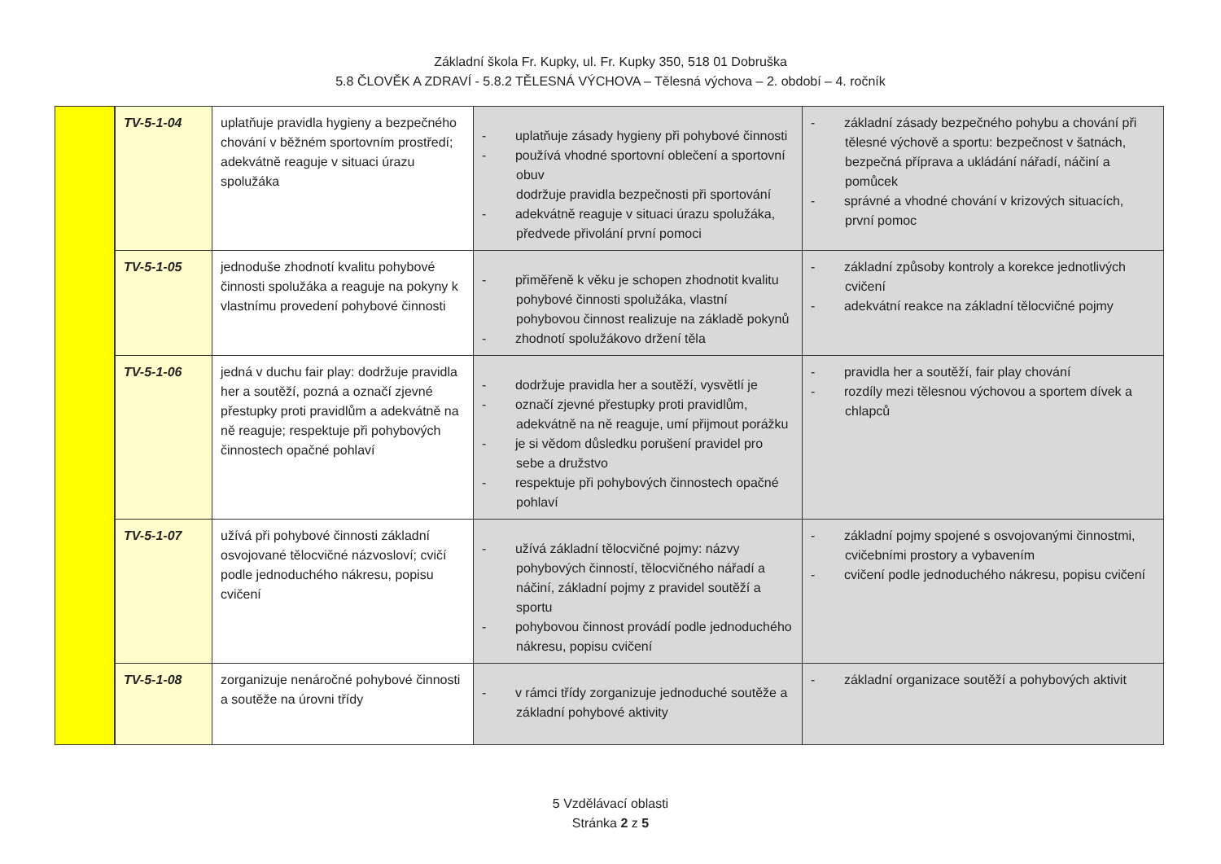Základní škola Fr. Kupky, ul. Fr. Kupky 350, 518 01 Dobruška
5.8 ČLOVĚK A ZDRAVÍ - 5.8.2 TĚLESNÁ VÝCHOVA – Tělesná výchova – 2. období – 4. ročník
| | TV-5-1-04 | uplatňuje pravidla hygieny a bezpečného chování v běžném sportovním prostředí; adekvátně reaguje v situaci úrazu spolužáka | - uplatňuje zásady hygieny při pohybové činnosti - používá vhodné sportovní oblečení a sportovní obuv dodržuje pravidla bezpečnosti při sportování - adekvátně reaguje v situaci úrazu spolužáka, předvede přivolání první pomoci | - základní zásady bezpečného pohybu a chování při tělesné výchově a sportu: bezpečnost v šatnách, bezpečná příprava a ukládání nářadí, náčiní a pomůcek - správné a vhodné chování v krizových situacích, první pomoc |
| | TV-5-1-05 | jednoduše zhodnotí kvalitu pohybové činnosti spolužáka a reaguje na pokyny k vlastnímu provedení pohybové činnosti | - přiměřeně k věku je schopen zhodnotit kvalitu pohybové činnosti spolužáka, vlastní pohybovou činnost realizuje na základě pokynů - zhodnotí spolužákovo držení těla | - základní způsoby kontroly a korekce jednotlivých cvičení - adekvátní reakce na základní tělocvičné pojmy |
| | TV-5-1-06 | jedná v duchu fair play: dodržuje pravidla her a soutěží, pozná a označí zjevné přestupky proti pravidlům a adekvátně na ně reaguje; respektuje při pohybových činnostech opačné pohlaví | - dodržuje pravidla her a soutěží, vysvětlí je - označí zjevné přestupky proti pravidlům, adekvátně na ně reaguje, umí přijmout porážku - je si vědom důsledku porušení pravidel pro sebe a družstvo - respektuje při pohybových činnostech opačné pohlaví | - pravidla her a soutěží, fair play chování - rozdíly mezi tělesnou výchovou a sportem dívek a chlapců |
| | TV-5-1-07 | užívá při pohybové činnosti základní osvojované tělocvičné názvosloví; cvičí podle jednoduchého nákresu, popisu cvičení | - užívá základní tělocvičné pojmy: názvy pohybových činností, tělocvičného nářadí a náčiní, základní pojmy z pravidel soutěží a sportu - pohybovou činnost provádí podle jednoduchého nákresu, popisu cvičení | - základní pojmy spojené s osvojovanými činnostmi, cvičebními prostory a vybavením - cvičení podle jednoduchého nákresu, popisu cvičení |
| | TV-5-1-08 | zorganizuje nenáročné pohybové činnosti a soutěže na úrovni třídy | - v rámci třídy zorganizuje jednoduché soutěže a základní pohybové aktivity | - základní organizace soutěží a pohybových aktivit |
5 Vzdělávací oblasti
Stránka 2 z 5